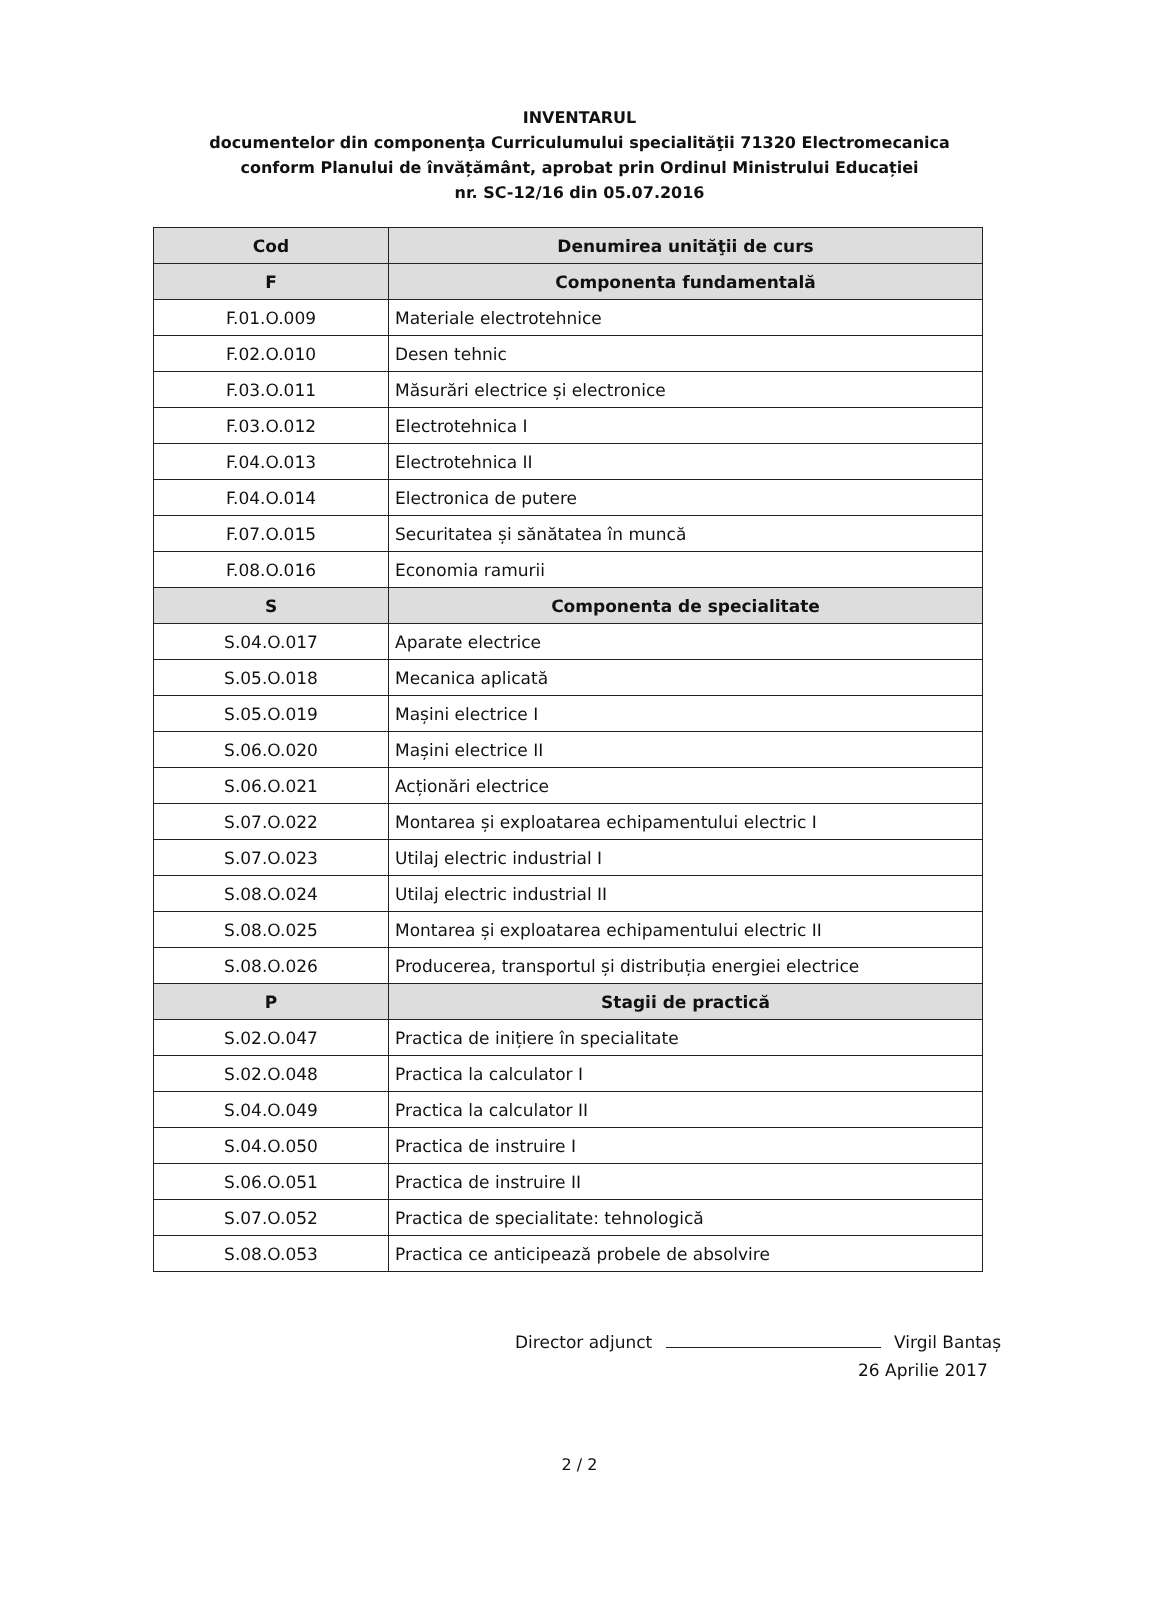INVENTARUL
documentelor din componenţa Curriculumului specialităţii 71320 Electromecanica
conform Planului de învățământ, aprobat prin Ordinul Ministrului Educației
nr. SC-12/16 din 05.07.2016
| Cod | Denumirea unităţii de curs |
| --- | --- |
| F | Componenta fundamentală |
| F.01.O.009 | Materiale electrotehnice |
| F.02.O.010 | Desen tehnic |
| F.03.O.011 | Măsurări electrice și electronice |
| F.03.O.012 | Electrotehnica I |
| F.04.O.013 | Electrotehnica II |
| F.04.O.014 | Electronica de putere |
| F.07.O.015 | Securitatea și sănătatea în muncă |
| F.08.O.016 | Economia ramurii |
| S | Componenta de specialitate |
| S.04.O.017 | Aparate electrice |
| S.05.O.018 | Mecanica aplicată |
| S.05.O.019 | Mașini electrice I |
| S.06.O.020 | Mașini electrice II |
| S.06.O.021 | Acționări electrice |
| S.07.O.022 | Montarea și exploatarea echipamentului electric I |
| S.07.O.023 | Utilaj electric industrial I |
| S.08.O.024 | Utilaj electric industrial II |
| S.08.O.025 | Montarea și exploatarea echipamentului electric II |
| S.08.O.026 | Producerea, transportul și distribuția energiei electrice |
| P | Stagii de practică |
| S.02.O.047 | Practica de inițiere în specialitate |
| S.02.O.048 | Practica la calculator I |
| S.04.O.049 | Practica la calculator II |
| S.04.O.050 | Practica de instruire I |
| S.06.O.051 | Practica de instruire II |
| S.07.O.052 | Practica de specialitate: tehnologică |
| S.08.O.053 | Practica ce anticipează probele de absolvire |
Director adjunct Virgil Bantaș
26 Aprilie 2017
2 / 2